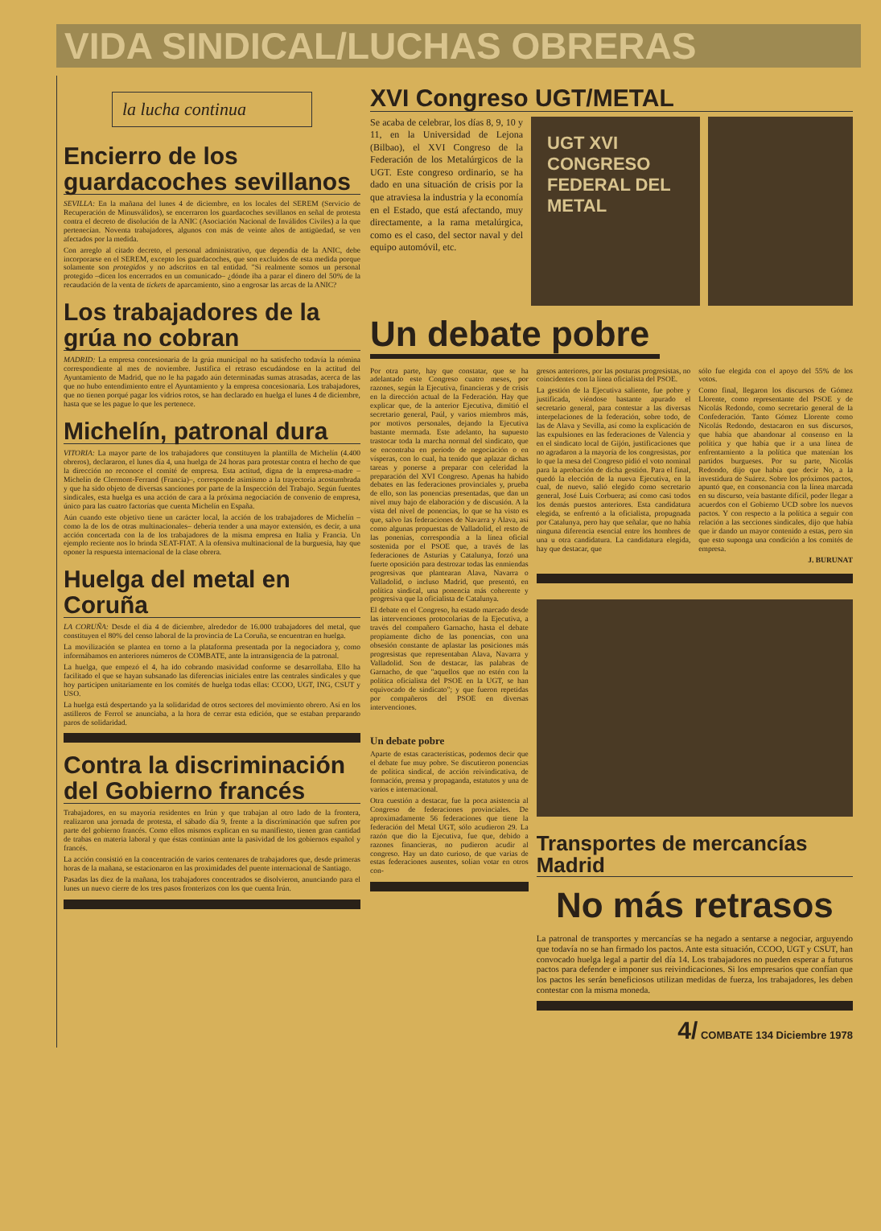VIDA SINDICAL/LUCHAS OBRERAS
la lucha continua
Encierro de los guardacoches sevillanos
SEVILLA: En la mañana del lunes 4 de diciembre, en los locales del SEREM (Servicio de Recuperación de Minusválidos), se encerraron los guardacoches sevillanos en señal de protesta contra el decreto de disolución de la ANIC (Asociación Nacional de Inválidos Civiles) a la que pertenecían. Noventa trabajadores, algunos con más de veinte años de antigüedad, se ven afectados por la medida.
Con arreglo al citado decreto, el personal administrativo, que dependía de la ANIC, debe incorporarse en el SEREM, excepto los guardacoches, que son excluidos de esta medida porque solamente son protegidos y no adscritos en tal entidad. "Si realmente somos un personal protegido –dicen los encerrados en un comunicado– ¿dónde iba a parar el dinero del 50% de la recaudación de la venta de tickets de aparcamiento, sino a engrosar las arcas de la ANIC?
Los trabajadores de la grúa no cobran
MADRID: La empresa concesionaria de la grúa municipal no ha satisfecho todavía la nómina correspondiente al mes de noviembre. Justifica el retraso escudándose en la actitud del Ayuntamiento de Madrid, que no le ha pagado aún determinadas sumas atrasadas, acerca de las que no hubo entendimiento entre el Ayuntamiento y la empresa concesionaria. Los trabajadores, que no tienen porqué pagar los vidrios rotos, se han declarado en huelga el lunes 4 de diciembre, hasta que se les pague lo que les pertenece.
Michelín, patronal dura
VITORIA: La mayor parte de los trabajadores que constituyen la plantilla de Michelín (4.400 obreros), declararon, el lunes día 4, una huelga de 24 horas para protestar contra el hecho de que la dirección no reconoce el comité de empresa. Esta actitud, digna de la empresa-madre –Michelín de Clermont-Ferrand (Francia)–, corresponde asimismo a la trayectoria acostumbrada y que ha sido objeto de diversas sanciones por parte de la Inspección del Trabajo. Según fuentes sindicales, esta huelga es una acción de cara a la próxima negociación de convenio de empresa, único para las cuatro factorías que cuenta Michelín en España.
Aún cuando este objetivo tiene un carácter local, la acción de los trabajadores de Michelín –como la de los de otras multinacionales– debería tender a una mayor extensión, es decir, a una acción concertada con la de los trabajadores de la misma empresa en Italia y Francia. Un ejemplo reciente nos lo brinda SEAT-FIAT. A la ofensiva multinacional de la burguesía, hay que oponer la respuesta internacional de la clase obrera.
Huelga del metal en Coruña
LA CORUÑA: Desde el día 4 de diciembre, alrededor de 16.000 trabajadores del metal, que constituyen el 80% del censo laboral de la provincia de La Coruña, se encuentran en huelga.
La movilización se plantea en torno a la plataforma presentada por la negociadora y, como informábamos en anteriores números de COMBATE, ante la intransigencia de la patronal.
La huelga, que empezó el 4, ha ido cobrando masividad conforme se desarrollaba. Ello ha facilitado el que se hayan subsanado las diferencias iniciales entre las centrales sindicales y que hoy participen unitariamente en los comités de huelga todas ellas: CCOO, UGT, ING, CSUT y USO.
La huelga está despertando ya la solidaridad de otros sectores del movimiento obrero. Así en los astilleros de Ferrol se anunciaba, a la hora de cerrar esta edición, que se estaban preparando paros de solidaridad.
Contra la discriminación del Gobierno francés
Trabajadores, en su mayoría residentes en Irún y que trabajan al otro lado de la frontera, realizaron una jornada de protesta, el sábado día 9, frente a la discriminación que sufren por parte del gobierno francés. Como ellos mismos explican en su manifiesto, tienen gran cantidad de trabas en materia laboral y que éstas continúan ante la pasividad de los gobiernos español y francés.
La acción consistió en la concentración de varios centenares de trabajadores que, desde primeras horas de la mañana, se estacionaron en las proximidades del puente internacional de Santiago.
Pasadas las diez de la mañana, los trabajadores concentrados se disolvieron, anunciando para el lunes un nuevo cierre de los tres pasos fronterizos con los que cuenta Irún.
XVI Congreso UGT/METAL
Se acaba de celebrar, los días 8, 9, 10 y 11, en la Universidad de Lejona (Bilbao), el XVI Congreso de la Federación de los Metalúrgicos de la UGT. Este congreso ordinario, se ha dado en una situación de crisis por la que atraviesa la industria y la economía en el Estado, que está afectando, muy directamente, a la rama metalúrgica, como es el caso, del sector naval y del equipo automóvil, etc.
UGT XVI CONGRESO FEDERAL DEL METAL
Un debate pobre
Por otra parte, hay que constatar, que se ha adelantado este Congreso cuatro meses, por razones, según la Ejecutiva, financieras y de crisis en la dirección actual de la Federación. Hay que explicar que, de la anterior Ejecutiva, dimitió el secretario general, Paúl, y varios miembros más, por motivos personales, dejando la Ejecutiva bastante mermada. Este adelanto, ha supuesto trastocar toda la marcha normal del sindicato, que se encontraba en período de negociación o en vísperas, con lo cual, ha tenido que aplazar dichas tareas y ponerse a preparar con celeridad la preparación del XVI Congreso. Apenas ha habido debates en las federaciones provinciales y, prueba de ello, son las ponencias presentadas, que dan un nivel muy bajo de elaboración y de discusión. A la vista del nivel de ponencias, lo que se ha visto es que, salvo las federaciones de Navarra y Alava, así como algunas propuestas de Valladolid, el resto de las ponenias, correspondía a la línea oficial sostenida por el PSOE que, a través de las federaciones de Asturias y Catalunya, forzó una fuerte oposición para destrozar todas las enmiendas progresivas que plantearan Alava, Navarra o Valladolid, o incluso Madrid, que presentó, en política sindical, una ponencia más coherente y progresiva que la oficialista de Catalunya.
El debate en el Congreso, ha estado marcado desde las intervenciones protocolarias de la Ejecutiva, a través del compañero Garnacho, hasta el debate propiamente dicho de las ponencias, con una obsesión constante de aplastar las posiciones más progresistas que representaban Alava, Navarra y Valladolid. Son de destacar, las palabras de Garnacho, de que "aquellos que no estén con la política oficialista del PSOE en la UGT, se han equivocado de sindicato"; y que fueron repetidas por compañeros del PSOE en diversas intervenciones.
Un debate pobre
Aparte de estas características, podemos decir que el debate fue muy pobre. Se discutieron ponencias de política sindical, de acción reivindicativa, de formación, prensa y propaganda, estatutos y una de varios e internacional.
Otra cuestión a destacar, fue la poca asistencia al Congreso de federaciones provinciales. De aproximadamente 56 federaciones que tiene la federación del Metal UGT, sólo acudieron 29. La razón que dio la Ejecutiva, fue que, debido a razones financieras, no pudieron acudir al congreso. Hay un dato curioso, de que varias de estas federaciones ausentes, solían votar en otros con-
gresos anteriores, por las posturas progresistas, no coincidentes con la línea oficialista del PSOE.
La gestión de la Ejecutiva saliente, fue pobre y justificada, viéndose bastante apurado el secretario general, para contestar a las diversas interpelaciones de la federación, sobre todo, de las de Alava y Sevilla, así como la explicación de las expulsiones en las federaciones de Valencia y en el sindicato local de Gijón, justificaciones que no agradaron a la mayoría de los congresistas, por lo que la mesa del Congreso pidió el voto nominal para la aprobación de dicha gestión. Para el final, quedó la elección de la nueva Ejecutiva, en la cual, de nuevo, salió elegido como secretario general, José Luis Corbuera; así como casi todos los demás puestos anteriores. Esta candidatura elegida, se enfrentó a la oficialista, propugnada por Catalunya, pero hay que señalar, que no había ninguna diferencia esencial entre los hombres de una u otra candidatura. La candidatura elegida, hay que destacar, que
sólo fue elegida con el apoyo del 55% de los votos.
Como final, llegaron los discursos de Gómez Llorente, como representante del PSOE y de Nicolás Redondo, como secretario general de la Confederación. Tanto Gómez Llorente como Nicolás Redondo, destacaron en sus discursos, que había que abandonar al consenso en la política y que había que ir a una línea de enfrentamiento a la política que matenían los partidos burgueses. Por su parte, Nicolás Redondo, dijo que había que decir No, a la investidura de Suárez. Sobre los próximos pactos, apuntó que, en consonancia con la línea marcada en su discurso, veía bastante difícil, poder llegar a acuerdos con el Gobierno UCD sobre los nuevos pactos. Y con respecto a la política a seguir con relación a las secciones sindicales, dijo que había que ir dando un mayor contenido a estas, pero sin que esto suponga una condición a los comités de empresa.
J. BURUNAT
Transportes de mercancías Madrid
No más retrasos
La patronal de transportes y mercancías se ha negado a sentarse a negociar, arguyendo que todavía no se han firmado los pactos. Ante esta situación, CCOO, UGT y CSUT, han convocado huelga legal a partir del día 14. Los trabajadores no pueden esperar a futuros pactos para defender e imponer sus reivindicaciones. Si los empresarios que confían que los pactos les serán beneficiosos utilizan medidas de fuerza, los trabajadores, les deben contestar con la misma moneda.
4/ COMBATE 134 Diciembre 1978